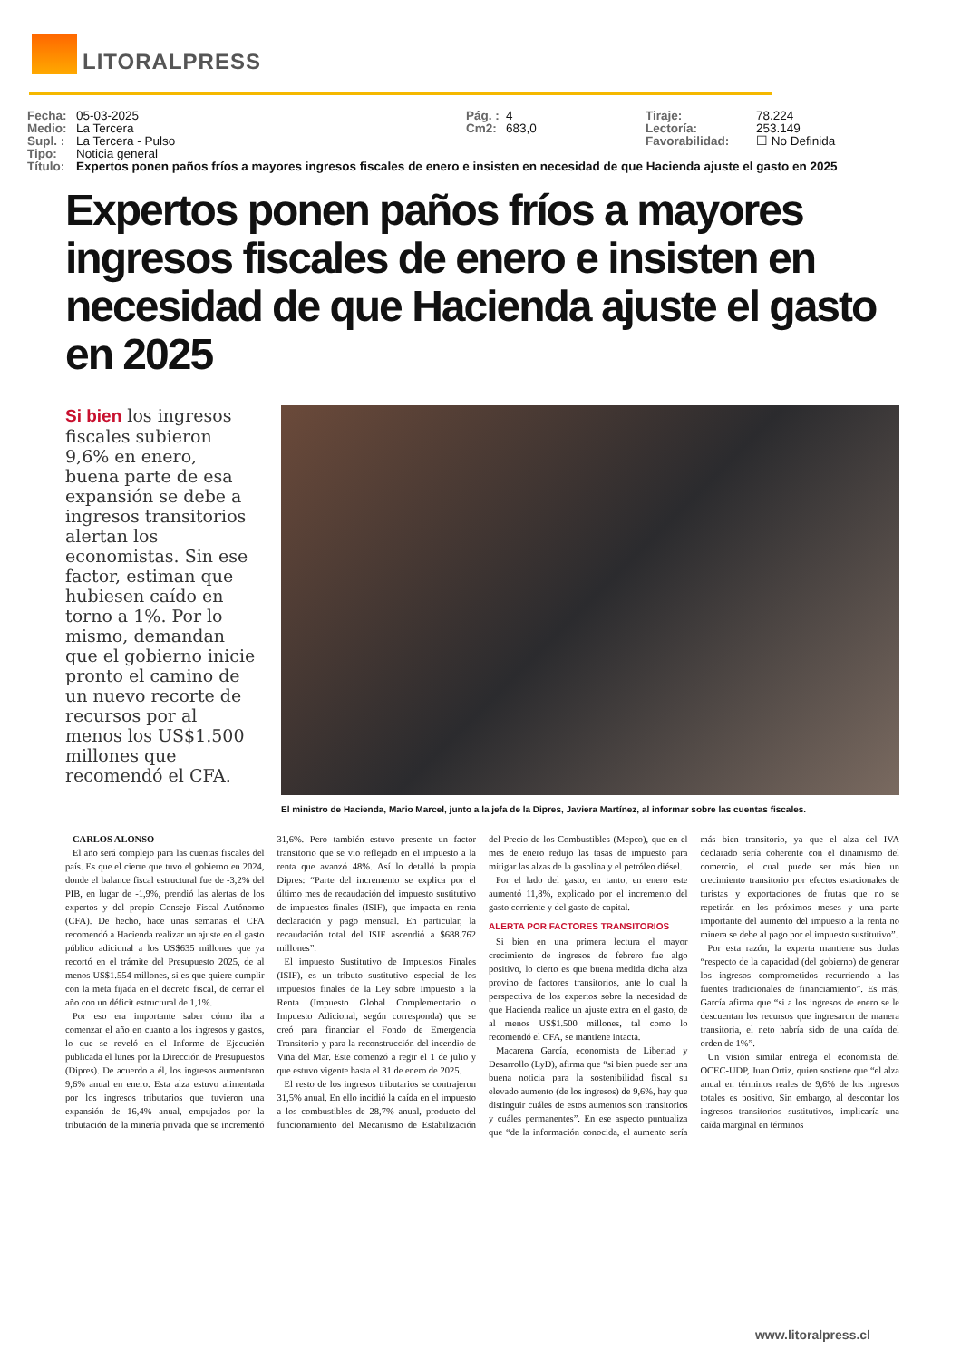LITORALPRESS
Fecha: 05-03-2025 Pág. : 4 Tiraje: 78.224 Medio: La Tercera Cm2: 683,0 Lectoría: 253.149 Supl. : La Tercera - Pulso Favorabilidad: ☐ No Definida Tipo: Noticia general
Título: Expertos ponen paños fríos a mayores ingresos fiscales de enero e insisten en necesidad de que Hacienda ajuste el gasto en 2025
Expertos ponen paños fríos a mayores ingresos fiscales de enero e insisten en necesidad de que Hacienda ajuste el gasto en 2025
Si bien los ingresos fiscales subieron 9,6% en enero, buena parte de esa expansión se debe a ingresos transitorios alertan los economistas. Sin ese factor, estiman que hubiesen caído en torno a 1%. Por lo mismo, demandan que el gobierno inicie pronto el camino de un nuevo recorte de recursos por al menos los US$1.500 millones que recomendó el CFA.
El ministro de Hacienda, Mario Marcel, junto a la jefa de la Dipres, Javiera Martínez, al informar sobre las cuentas fiscales.
CARLOS ALONSO
El año será complejo para las cuentas fiscales del país. Es que el cierre que tuvo el gobierno en 2024, donde el balance fiscal estructural fue de -3,2% del PIB, en lugar de -1,9%, prendió las alertas de los expertos y del propio Consejo Fiscal Autónomo (CFA). De hecho, hace unas semanas el CFA recomendó a Hacienda realizar un ajuste en el gasto público adicional a los US$635 millones que ya recortó en el trámite del Presupuesto 2025, de al menos US$1.554 millones, si es que quiere cumplir con la meta fijada en el decreto fiscal, de cerrar el año con un déficit estructural de 1,1%.
Por eso era importante saber cómo iba a comenzar el año en cuanto a los ingresos y gastos, lo que se reveló en el Informe de Ejecución publicada el lunes por la Dirección de Presupuestos (Dipres). De acuerdo a él, los ingresos aumentaron 9,6% anual en enero. Esta alza estuvo alimentada por los ingresos tributarios que tuvieron una expansión de 16,4% anual, empujados por la tributación de la minería privada que se incrementó 31,6%. Pero también estuvo presente un factor transitorio que se vio reflejado en el impuesto a la renta que avanzó 48%. Así lo detalló la propia Dipres: “Parte del incremento se explica por el último mes de recaudación del impuesto sustitutivo de impuestos finales (ISIF), que impacta en renta declaración y pago mensual. En particular, la recaudación total del ISIF ascendió a $688.762 millones”.
El impuesto Sustitutivo de Impuestos Finales (ISIF), es un tributo sustitutivo especial de los impuestos finales de la Ley sobre Impuesto a la Renta (Impuesto Global Complementario o Impuesto Adicional, según corresponda) que se creó para financiar el Fondo de Emergencia Transitorio y para la reconstrucción del incendio de Viña del Mar. Este comenzó a regir el 1 de julio y que estuvo vigente hasta el 31 de enero de 2025.
El resto de los ingresos tributarios se contrajeron 31,5% anual. En ello incidió la caída en el impuesto a los combustibles de 28,7% anual, producto del funcionamiento del Mecanismo de Estabilización del Precio de los Combustibles (Mepco), que en el mes de enero redujo las tasas de impuesto para mitigar las alzas de la gasolina y el petróleo diésel.
Por el lado del gasto, en tanto, en enero este aumentó 11,8%, explicado por el incremento del gasto corriente y del gasto de capital.
ALERTA POR FACTORES TRANSITORIOS
Si bien en una primera lectura el mayor crecimiento de ingresos de febrero fue algo positivo, lo cierto es que buena medida dicha alza provino de factores transitorios, ante lo cual la perspectiva de los expertos sobre la necesidad de que Hacienda realice un ajuste extra en el gasto, de al menos US$1.500 millones, tal como lo recomendó el CFA, se mantiene intacta.
Macarena García, economista de Libertad y Desarrollo (LyD), afirma que “si bien puede ser una buena noticia para la sostenibilidad fiscal su elevado aumento (de los ingresos) de 9,6%, hay que distinguir cuáles de estos aumentos son transitorios y cuáles permanentes”. En ese aspecto puntualiza que “de la información conocida, el aumento sería más bien transitorio, ya que el alza del IVA declarado sería coherente con el dinamismo del comercio, el cual puede ser más bien un crecimiento transitorio por efectos estacionales de turistas y exportaciones de frutas que no se repetirán en los próximos meses y una parte importante del aumento del impuesto a la renta no minera se debe al pago por el impuesto sustitutivo”.
Por esta razón, la experta mantiene sus dudas “respecto de la capacidad (del gobierno) de generar los ingresos comprometidos recurriendo a las fuentes tradicionales de financiamiento”. Es más, García afirma que “si a los ingresos de enero se le descuentan los recursos que ingresaron de manera transitoria, el neto habría sido de una caída del orden de 1%”.
Un visión similar entrega el economista del OCEC-UDP, Juan Ortiz, quien sostiene que “el alza anual en términos reales de 9,6% de los ingresos totales es positivo. Sin embargo, al descontar los ingresos transitorios sustitutivos, implicaría una caída marginal en términos
www.litoralpress.cl